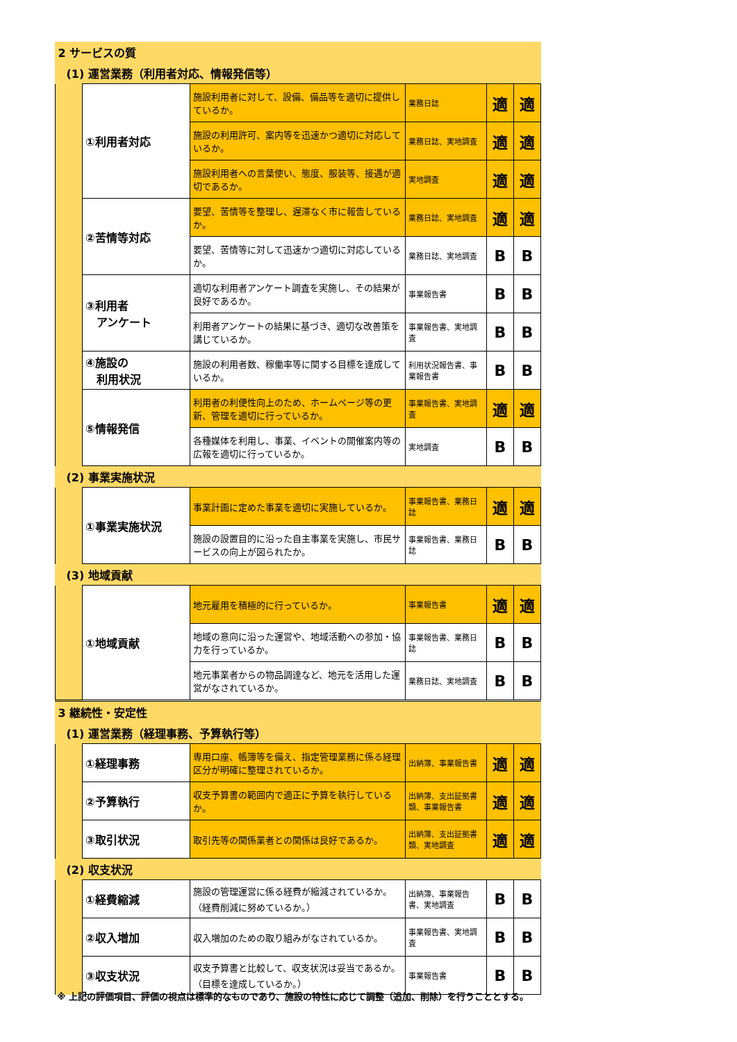| 2 サービスの質 | | | | | |
| (1) 運営業務（利用者対応、情報発信等） | | | | | |
| | ①利用者対応 | 施設利用者に対して、設備、備品等を適切に提供しているか。 | 業務日誌 | 適 | 適 |
| | | 施設の利用許可、案内等を迅速かつ適切に対応しているか。 | 業務日誌、実地調査 | 適 | 適 |
| | | 施設利用者への言葉使い、態度、服装等、接遇が適切であるか。 | 実地調査 | 適 | 適 |
| | ②苦情等対応 | 要望、苦情等を整理し、遅滞なく市に報告しているか。 | 業務日誌、実地調査 | 適 | 適 |
| | | 要望、苦情等に対して迅速かつ適切に対応しているか。 | 業務日誌、実地調査 | B | B |
| | ③利用者 アンケート | 適切な利用者アンケート調査を実施し、その結果が良好であるか。 | 事業報告書 | B | B |
| | | 利用者アンケートの結果に基づき、適切な改善策を講じているか。 | 事業報告書、実地調査 | B | B |
| | ④施設の 利用状況 | 施設の利用者数、稼働率等に関する目標を達成しているか。 | 利用状況報告書、事業報告書 | B | B |
| | ⑤情報発信 | 利用者の利便性向上のため、ホームページ等の更新、管理を適切に行っているか。 | 事業報告書、実地調査 | 適 | 適 |
| | | 各種媒体を利用し、事業、イベントの開催案内等の広報を適切に行っているか。 | 実地調査 | B | B |
| (2) 事業実施状況 | | | | | |
| | ①事業実施状況 | 事業計画に定めた事業を適切に実施しているか。 | 事業報告書、業務日誌 | 適 | 適 |
| | | 施設の設置目的に沿った自主事業を実施し、市民サービスの向上が図られたか。 | 事業報告書、業務日誌 | B | B |
| (3) 地域貢献 | | | | | |
| | ①地域貢献 | 地元雇用を積極的に行っているか。 | 事業報告書 | 適 | 適 |
| | | 地域の意向に沿った運営や、地域活動への参加・協力を行っているか。 | 事業報告書、業務日誌 | B | B |
| | | 地元事業者からの物品調達など、地元を活用した運営がなされているか。 | 業務日誌、実地調査 | B | B |
| 3 継続性・安定性 | | | | | |
| (1) 運営業務（経理事務、予算執行等） | | | | | |
| | ①経理事務 | 専用口座、帳簿等を備え、指定管理業務に係る経理区分が明確に整理されているか。 | 出納簿、事業報告書 | 適 | 適 |
| | ②予算執行 | 収支予算書の範囲内で適正に予算を執行しているか。 | 出納簿、支出証拠書類、事業報告書 | 適 | 適 |
| | ③取引状況 | 取引先等の関係業者との関係は良好であるか。 | 出納簿、支出証拠書類、実地調査 | 適 | 適 |
| (2) 収支状況 | | | | | |
| | ①経費縮減 | 施設の管理運営に係る経費が縮減されているか。（経費削減に努めているか。） | 出納簿、事業報告書、実地調査 | B | B |
| | ②収入増加 | 収入増加のための取り組みがなされているか。 | 事業報告書、実地調査 | B | B |
| | ③収支状況 | 収支予算書と比較して、収支状況は妥当であるか。（目標を達成しているか。） | 事業報告書 | B | B |
※ 上記の評価項目、評価の視点は標準的なものであり、施設の特性に応じて調整（追加、削除）を行うこととする。